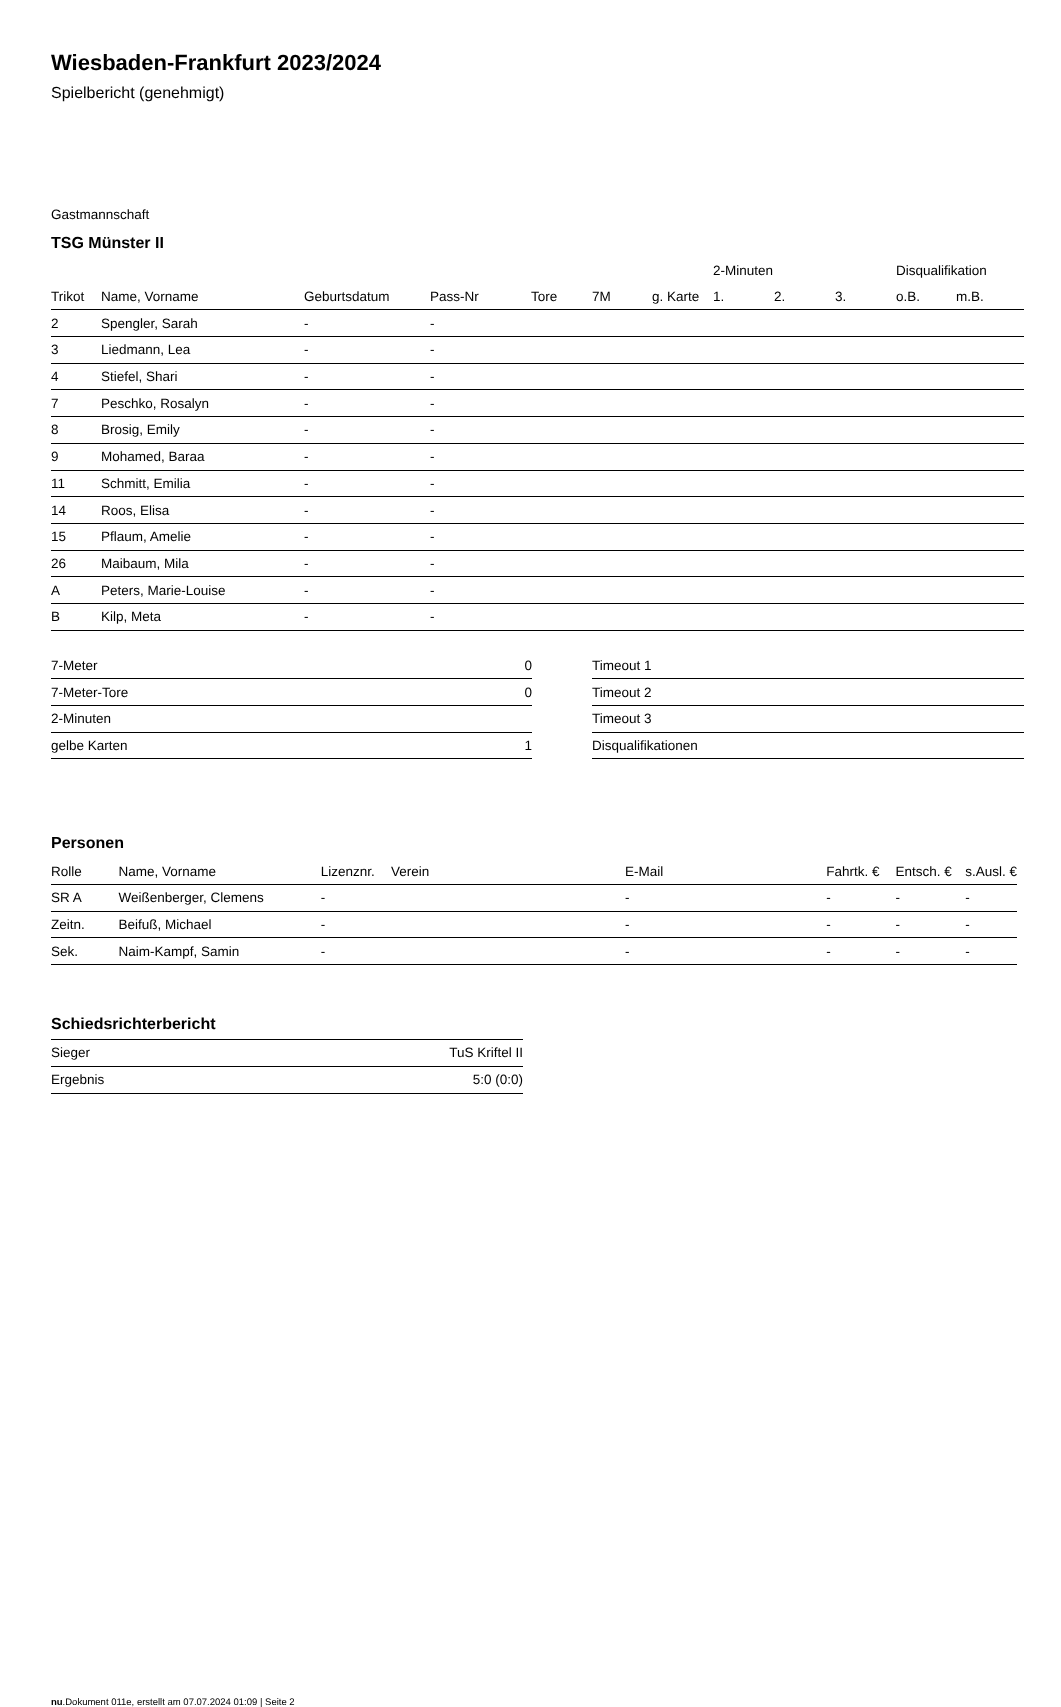Wiesbaden-Frankfurt 2023/2024
Spielbericht (genehmigt)
Gastmannschaft
TSG Münster II
| | | | | | | | 2-Minuten | | | Disqualifikation | |
| Trikot | Name, Vorname | Geburtsdatum | Pass-Nr | Tore | 7M | g. Karte | 1. | 2. | 3. | o.B. | m.B. |
| 2 | Spengler, Sarah | - | - | | | | | | | | |
| 3 | Liedmann, Lea | - | - | | | | | | | | |
| 4 | Stiefel, Shari | - | - | | | | | | | | |
| 7 | Peschko, Rosalyn | - | - | | | | | | | | |
| 8 | Brosig, Emily | - | - | | | | | | | | |
| 9 | Mohamed, Baraa | - | - | | | | | | | | |
| 11 | Schmitt, Emilia | - | - | | | | | | | | |
| 14 | Roos, Elisa | - | - | | | | | | | | |
| 15 | Pflaum, Amelie | - | - | | | | | | | | |
| 26 | Maibaum, Mila | - | - | | | | | | | | |
| A | Peters, Marie-Louise | - | - | | | | | | | | |
| B | Kilp, Meta | - | - | | | | | | | | |
| 7-Meter | 0 |
| 7-Meter-Tore | 0 |
| 2-Minuten | |
| gelbe Karten | 1 |
| Timeout 1 |
| Timeout 2 |
| Timeout 3 |
| Disqualifikationen |
Personen
| Rolle | Name, Vorname | Lizenznr. | Verein | E-Mail | Fahrtk. € | Entsch. € | s.Ausl. € |
| --- | --- | --- | --- | --- | --- | --- | --- |
| SR A | Weißenberger, Clemens | - | | - | - | - | - |
| Zeitn. | Beifuß, Michael | - | | - | - | - | - |
| Sek. | Naim-Kampf, Samin | - | | - | - | - | - |
Schiedsrichterbericht
| Sieger | TuS Kriftel II |
| Ergebnis | 5:0 (0:0) |
nu.Dokument 011e, erstellt am 07.07.2024 01:09 | Seite 2